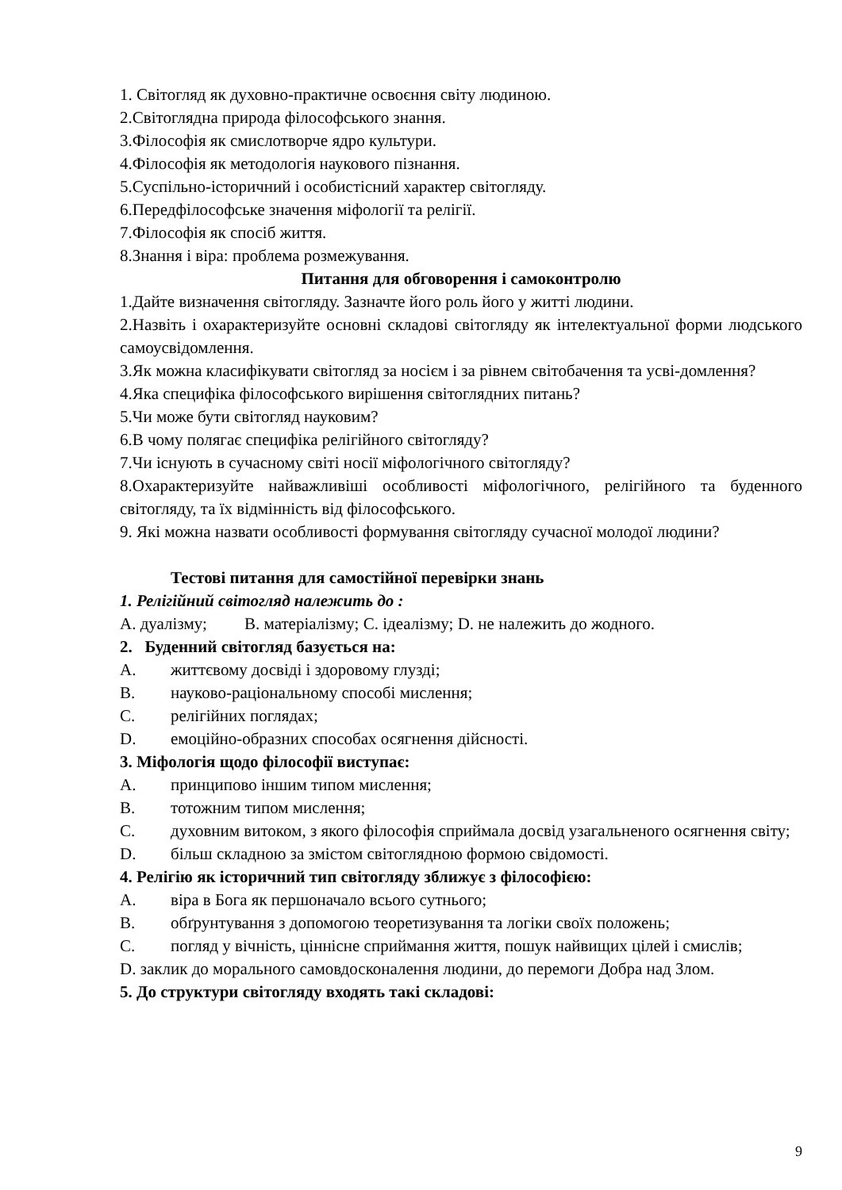1. Світогляд як духовно-практичне освоєння світу людиною.
2.Світоглядна природа філософського знання.
3.Філософія як смислотворче ядро культури.
4.Філософія як методологія наукового пізнання.
5.Суспільно-історичний і особистісний характер світогляду.
6.Передфілософське значення міфології та релігії.
7.Філософія як спосіб життя.
8.Знання і віра: проблема розмежування.
Питання для обговорення і самоконтролю
1.Дайте визначення світогляду. Зазначте його роль його у житті людини.
2.Назвіть і охарактеризуйте основні складові світогляду як інтелектуальної форми людського самоусвідомлення.
3.Як можна класифікувати світогляд за носієм і за рівнем світобачення та усві-домлення?
4.Яка специфіка філософського вирішення світоглядних питань?
5.Чи може бути світогляд науковим?
6.В чому полягає специфіка релігійного світогляду?
7.Чи існують в сучасному світі носії міфологічного світогляду?
8.Охарактеризуйте найважливіші особливості міфологічного, релігійного та буденного світогляду, та їх відмінність від філософського.
9. Які можна назвати особливості формування світогляду сучасної молодої людини?
Тестові питання для самостійної перевірки знань
1. Релігійний світогляд належить до :
A. дуалізму; B. матеріалізму; C. ідеалізму; D. не належить до жодного.
2. Буденний світогляд базується на:
A. життєвому досвіді і здоровому глузді;
B. науково-раціональному способі мислення;
C. релігійних поглядах;
D. емоційно-образних способах осягнення дійсності.
3. Міфологія щодо філософії виступає:
A. принципово іншим типом мислення;
B. тотожним типом мислення;
C. духовним витоком, з якого філософія сприймала досвід узагальненого осягнення світу;
D. більш складною за змістом світоглядною формою свідомості.
4. Релігію як історичний тип світогляду зближує з філософією:
A. віра в Бога як першоначало всього сутнього;
B. обґрунтування з допомогою теоретизування та логіки своїх положень;
C. погляд у вічність, ціннісне сприймання життя, пошук найвищих цілей і смислів;
D. заклик до морального самовдосконалення людини, до перемоги Добра над Злом.
5. До структури світогляду входять такі складові:
9